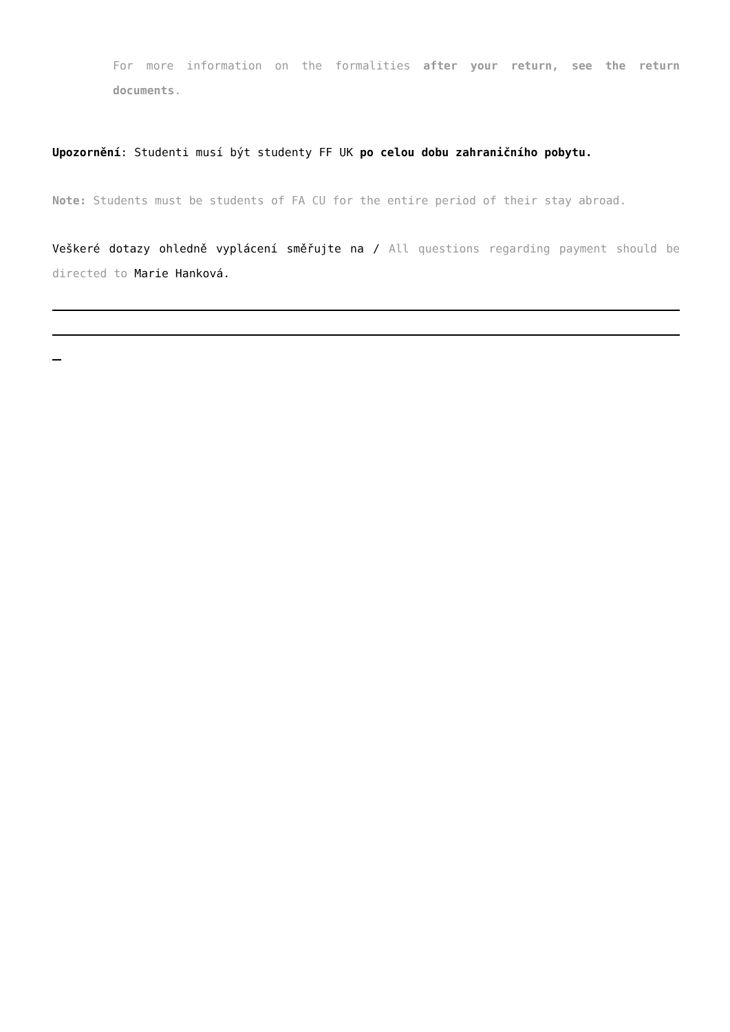For more information on the formalities after your return, see the return documents.
Upozornění: Studenti musí být studenty FF UK po celou dobu zahraničního pobytu.
Note: Students must be students of FA CU for the entire period of their stay abroad.
Veškeré dotazy ohledně vyplácení směřujte na / All questions regarding payment should be directed to Marie Hanková.